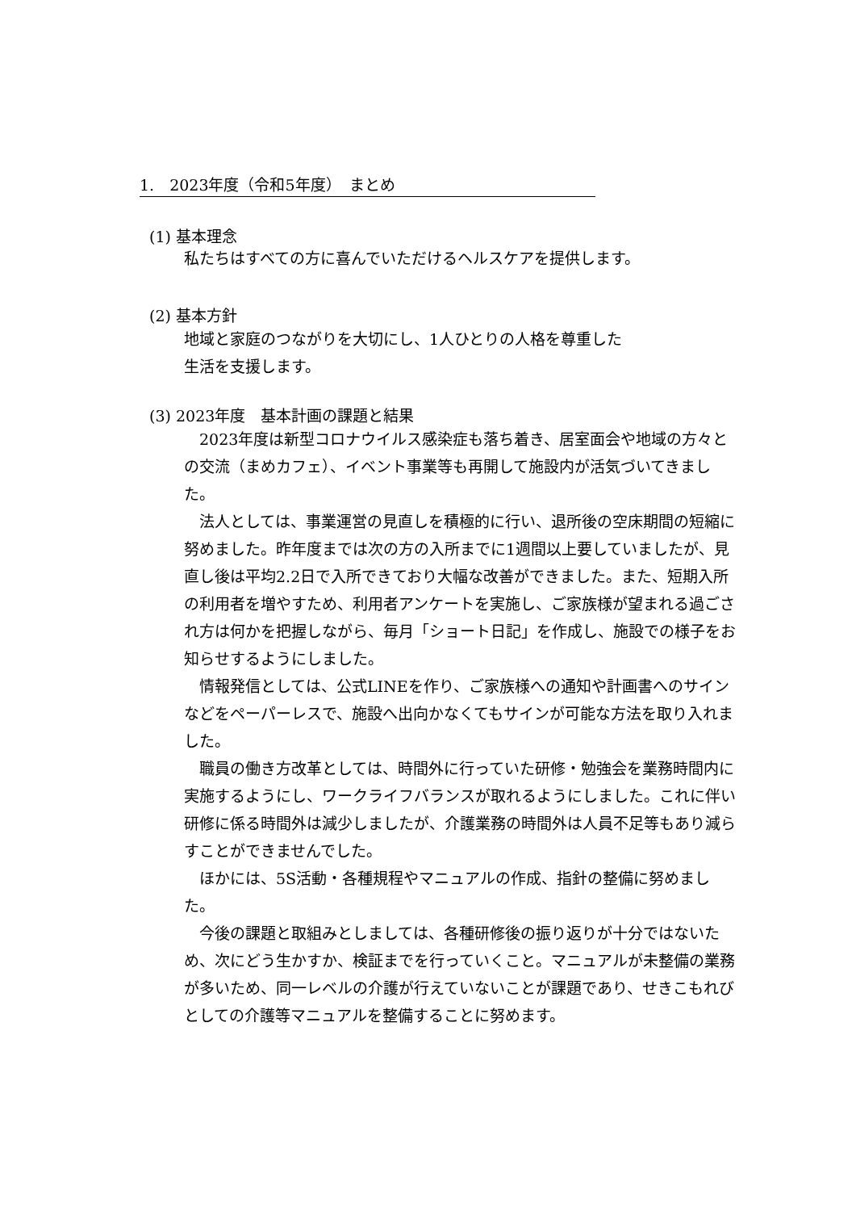1.　2023年度（令和5年度）　まとめ
(1) 基本理念
私たちはすべての方に喜んでいただけるヘルスケアを提供します。
(2) 基本方針
地域と家庭のつながりを大切にし、1人ひとりの人格を尊重した
生活を支援します。
(3) 2023年度　基本計画の課題と結果
2023年度は新型コロナウイルス感染症も落ち着き、居室面会や地域の方々との交流（まめカフェ）、イベント事業等も再開して施設内が活気づいてきました。
法人としては、事業運営の見直しを積極的に行い、退所後の空床期間の短縮に努めました。昨年度までは次の方の入所までに1週間以上要していましたが、見直し後は平均2.2日で入所できており大幅な改善ができました。また、短期入所の利用者を増やすため、利用者アンケートを実施し、ご家族様が望まれる過ごされ方は何かを把握しながら、毎月「ショート日記」を作成し、施設での様子をお知らせするようにしました。
情報発信としては、公式LINEを作り、ご家族様への通知や計画書へのサインなどをペーパーレスで、施設へ出向かなくてもサインが可能な方法を取り入れました。
職員の働き方改革としては、時間外に行っていた研修・勉強会を業務時間内に実施するようにし、ワークライフバランスが取れるようにしました。これに伴い研修に係る時間外は減少しましたが、介護業務の時間外は人員不足等もあり減らすことができませんでした。
ほかには、5S活動・各種規程やマニュアルの作成、指針の整備に努めました。
今後の課題と取組みとしましては、各種研修後の振り返りが十分ではないため、次にどう生かすか、検証までを行っていくこと。マニュアルが未整備の業務が多いため、同一レベルの介護が行えていないことが課題であり、せきこもれびとしての介護等マニュアルを整備することに努めます。